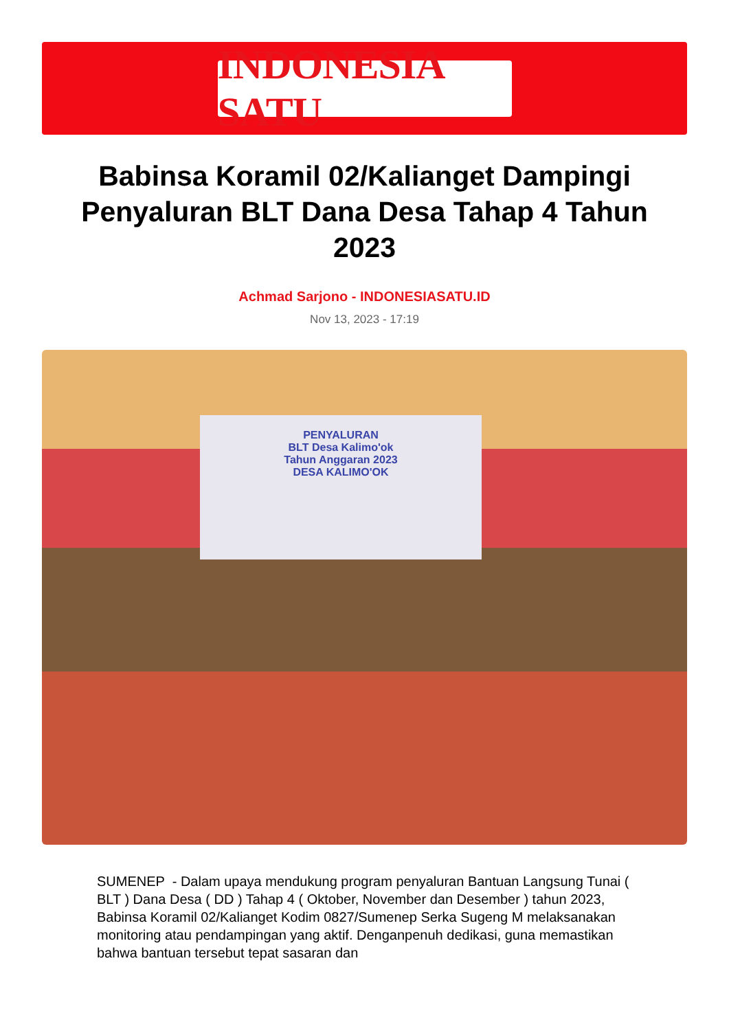INDONESIA SATU
Babinsa Koramil 02/Kalianget Dampingi Penyaluran BLT Dana Desa Tahap 4 Tahun 2023
Achmad Sarjono - INDONESIASATU.ID
Nov 13, 2023 - 17:19
PENYALURAN
BLT Desa Kalimo'ok
Tahun Anggaran 2023
DESA KALIMO'OK
SUMENEP - Dalam upaya mendukung program penyaluran Bantuan Langsung Tunai ( BLT ) Dana Desa ( DD ) Tahap 4 ( Oktober, November dan Desember ) tahun 2023, Babinsa Koramil 02/Kalianget Kodim 0827/Sumenep Serka Sugeng M melaksanakan monitoring atau pendampingan yang aktif. Denganpenuh dedikasi, guna memastikan bahwa bantuan tersebut tepat sasaran dan